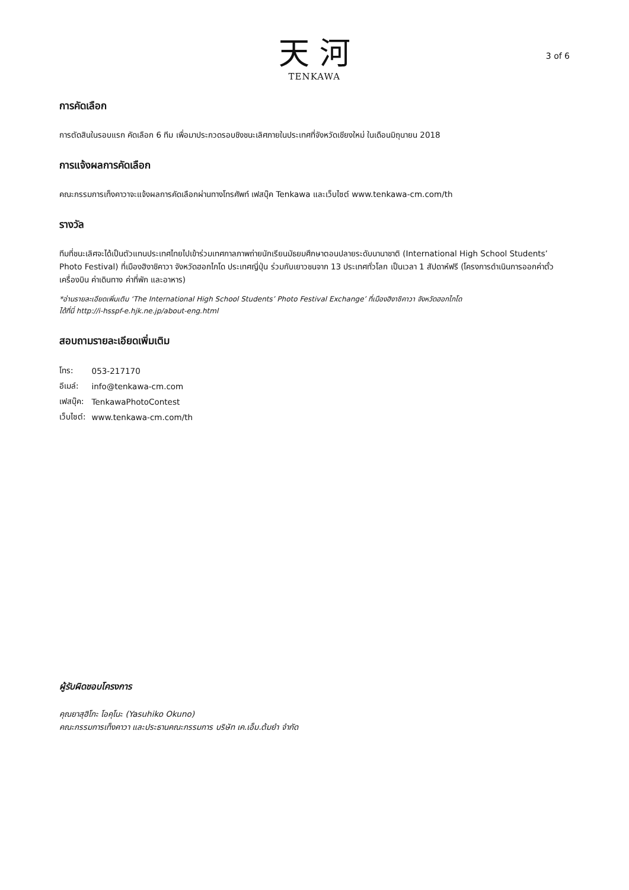天 河
TENKAWA
3 of 6
การคัดเลือก
การตัดสินในรอบแรก คัดเลือก 6 ทีม เพื่อมาประกวดรอบชิงชนะเลิศภายในประเทศที่จังหวัดเชียงใหม่ ในเดือนมิถุนายน 2018
การแจ้งผลการคัดเลือก
คณะกรรมการเท็งคาวาจะแจ้งผลการคัดเลือกผ่านทางโทรศัพท์ เฟสบุ๊ค Tenkawa และเว็บไซต์ www.tenkawa-cm.com/th
รางวัล
ทีมที่ชนะเลิศจะได้เป็นตัวแทนประเทศไทยไปเข้าร่วมเทศกาลภาพถ่ายนักเรียนมัธยมศึกษาตอนปลายระดับนานาชาติ (International High School Students’ Photo Festival) ที่เมืองฮิงาชิคาวา จังหวัดฮอกไกโด ประเทศญี่ปุ่น ร่วมกับเยาวชนจาก 13 ประเทศทั่วโลก เป็นเวลา 1 สัปดาห์ฟรี (โครงการดำเนินการออกค่าตั๋วเครื่องบิน ค่าเดินทาง ค่าที่พัก และอาหาร)
*อ่านรายละเอียดเพิ่มเติม ‘The International High School Students’ Photo Festival Exchange’ ที่เมืองฮิงาชิคาวา จังหวัดฮอกไกโด
ได้ที่นี่ http://i-hsspf-e.hjk.ne.jp/about-eng.html
สอบถามรายละเอียดเพิ่มเติม
| โทร: | 053-217170 |
| อีเมล์: | info@tenkawa-cm.com |
| เฟสบุ๊ค: | TenkawaPhotoContest |
| เว็บไซต์: | www.tenkawa-cm.com/th |
ผู้รับผิดชอบโครงการ
คุณยาสุฮิโกะ โอคุโนะ (Yasuhiko Okuno)
คณะกรรมการเท็งคาวา และประธานคณะกรรมการ บริษัท เค.เอ็ม.ต้มยำ จำกัด